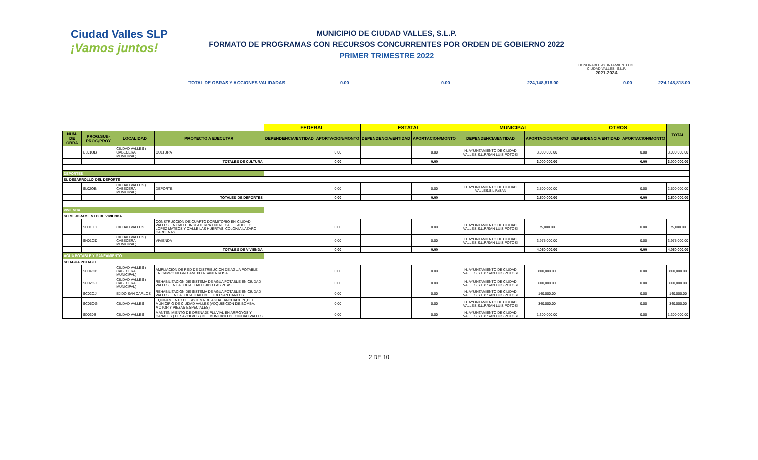Ciudad Valles SLP
¡Vamos juntos!
MUNICIPIO DE CIUDAD VALLES, S.L.P.
FORMATO DE PROGRAMAS CON RECURSOS CONCURRENTES POR ORDEN DE GOBIERNO 2022
PRIMER TRIMESTRE 2022
HONORABLE AYUNTAMIENTO DE CIUDAD VALLES, S.L.P.
2021-2024
TOTAL DE OBRAS Y ACCIONES VALIDADAS 0.00 0.00 224,148,818.00 0.00 224,148,818.00
| | | | | FEDERAL | | ESTATAL | | MUNICIPAL | | OTROS | | TOTAL |
| NUM. DE OBRA | PROG.SUB-PROG/PROY | LOCALIDAD | PROYECTO A EJECUTAR | DEPENDENCIA/ENTIDAD | APORTACION/MONTO | DEPENDENCIA/ENTIDAD | APORTACION/MONTO | DEPENDENCIA/ENTIDAD | APORTACION/MONTO | DEPENDENCIA/ENTIDAD | APORTACION/MONTO | |
| | UL01OB | CIUDAD VALLES ( CABECERA MUNICIPAL) | CULTURA | | 0.00 | | 0.00 | H. AYUNTAMIENTO DE CIUDAD VALLES,S.L.P./SAN LUIS POTOSI | 3,000,000.00 | | 0.00 | 3,000,000.00 |
| | | | TOTALES DE CULTURA | | 0.00 | | 0.00 | | 3,000,000.00 | | 0.00 | 3,000,000.00 |
| DEPORTES | | | | | | | | | | | | |
| SL DESARROLLO DEL DEPORTE | | | | | | | | | | | | |
| | SL02OB | CIUDAD VALLES ( CABECERA MUNICIPAL) | DEPORTE | | 0.00 | | 0.00 | H. AYUNTAMIENTO DE CIUDAD VALLES,S.L.P./SAN | 2,500,000.00 | | 0.00 | 2,500,000.00 |
| | | | TOTALES DE DEPORTES | | 0.00 | | 0.00 | | 2,500,000.00 | | 0.00 | 2,500,000.00 |
| VIVIENDA | | | | | | | | | | | | |
| SH MEJORAMIENTO DE VIVIENDA | | | | | | | | | | | | |
| | SH010D | CIUDAD VALLES | CONSTRUCCION DE CUARTO DORMITORIO EN CIUDAD VALLES, EN CALLE INGLATERRA ENTRE CALLE ADOLFO LOPEZ MATEOS Y CALLE LAS HUERTAS, COLONIA LÁZARO CARDENAS | | 0.00 | | 0.00 | H. AYUNTAMIENTO DE CIUDAD VALLES,S.L.P./SAN LUIS POTOSI | 75,000.00 | | 0.00 | 75,000.00 |
| | SH01OD | CIUDAD VALLES ( CABECERA MUNICIPAL) | VIVIENDA | | 0.00 | | 0.00 | H. AYUNTAMIENTO DE CIUDAD VALLES,S.L.P./SAN LUIS POTOSI | 3,975,000.00 | | 0.00 | 3,975,000.00 |
| | | | TOTALES DE VIVIENDA | | 0.00 | | 0.00 | | 4,050,000.00 | | 0.00 | 4,050,000.00 |
| AGUA POTABLE Y SANEAMIENTO | | | | | | | | | | | | |
| SC AGUA POTABLE | | | | | | | | | | | | |
| | SC04OD | CIUDAD VALLES ( CABECERA MUNICIPAL) | AMPLIACIÓN DE RED DE DISTRIBUCION DE AGUA POTABLE EN CAMPO NEGRO ANEXO A SANTA ROSA | | 0.00 | | 0.00 | H. AYUNTAMIENTO DE CIUDAD VALLES,S.L.P./SAN LUIS POTOSI | 800,000.00 | | 0.00 | 800,000.00 |
| | SC02OJ | CIUDAD VALLES ( CABECERA MUNICIPAL) | REHABILITACIÓN DE SISTEMA DE AGUA POTABLE EN CIUDAD VALLES, EN LA LOCALIDAD EJIDO LAS PITAS | | 0.00 | | 0.00 | H. AYUNTAMIENTO DE CIUDAD VALLES,S.L.P./SAN LUIS POTOSI | 600,000.00 | | 0.00 | 600,000.00 |
| | SC02OJ | EJIDO SAN CARLOS | REHABILITACIÓN DE SISTEMA DE AGUA POTABLE EN CIUDAD VALLES , EN LA LOCALIDAD DE EJIDO SAN CARLOS | | 0.00 | | 0.00 | H. AYUNTAMIENTO DE CIUDAD VALLES,S.L.P./SAN LUIS POTOSI | 140,000.00 | | 0.00 | 140,000.00 |
| | SC05OG | CIUDAD VALLES | EQUIPAMIENTO DE SISTEMA DE AGUA TANCHACHIN ,DEL MUNICIPIO DE CIUDAD VALLES (ADQUISICION DE BOMBA, MOTOR Y PIEZAS ESPECIALES) | | 0.00 | | 0.00 | H. AYUNTAMIENTO DE CIUDAD VALLES,S.L.P./SAN LUIS POTOSI | 340,000.00 | | 0.00 | 340,000.00 |
| | SD030B | CIUDAD VALLES | MANTENIMIENTO DE DRENAJE PLUVIAL EN ARROYOS Y CANALES ( DESAZOLVES ) DEL MUNICIPIO DE CIUDAD VALLES | | 0.00 | | 0.00 | H. AYUNTAMIENTO DE CIUDAD VALLES,S.L.P./SAN LUIS POTOSI | 1,300,000.00 | | 0.00 | 1,300,000.00 |
2 DE 10